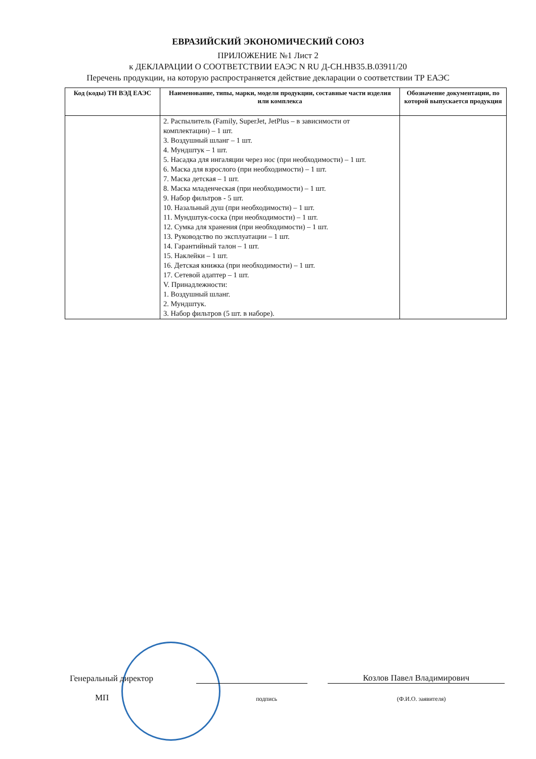ЕВРАЗИЙСКИЙ ЭКОНОМИЧЕСКИЙ СОЮЗ
ПРИЛОЖЕНИЕ №1 Лист 2
к ДЕКЛАРАЦИИ О СООТВЕТСТВИИ ЕАЭС N RU Д-CH.HB35.B.03911/20
Перечень продукции, на которую распространяется действие декларации о соответствии ТР ЕАЭС
| Код (коды) ТН ВЭД ЕАЭС | Наименование, типы, марки, модели продукции, составные части изделия или комплекса | Обозначение документации, по которой выпускается продукция |
| --- | --- | --- |
| | 2. Распылитель (Family, SuperJet, JetPlus – в зависимости от комплектации) – 1 шт. 3. Воздушный шланг – 1 шт. 4. Мундштук – 1 шт. 5. Насадка для ингаляции через нос (при необходимости) – 1 шт. 6. Маска для взрослого (при необходимости) – 1 шт. 7. Маска детская – 1 шт. 8. Маска младенческая (при необходимости) – 1 шт. 9. Набор фильтров - 5 шт. 10. Назальный душ (при необходимости) – 1 шт. 11. Мундштук-соска (при необходимости) – 1 шт. 12. Сумка для хранения (при необходимости) – 1 шт. 13. Руководство по эксплуатации – 1 шт. 14. Гарантийный талон – 1 шт. 15. Наклейки – 1 шт. 16. Детская книжка (при необходимости) – 1 шт. 17. Сетевой адаптер – 1 шт. V. Принадлежности: 1. Воздушный шланг. 2. Мундштук. 3. Набор фильтров (5 шт. в наборе). | |
Генеральный директор
Козлов Павел Владимирович
МП
подпись
(Ф.И.О. заявителя)